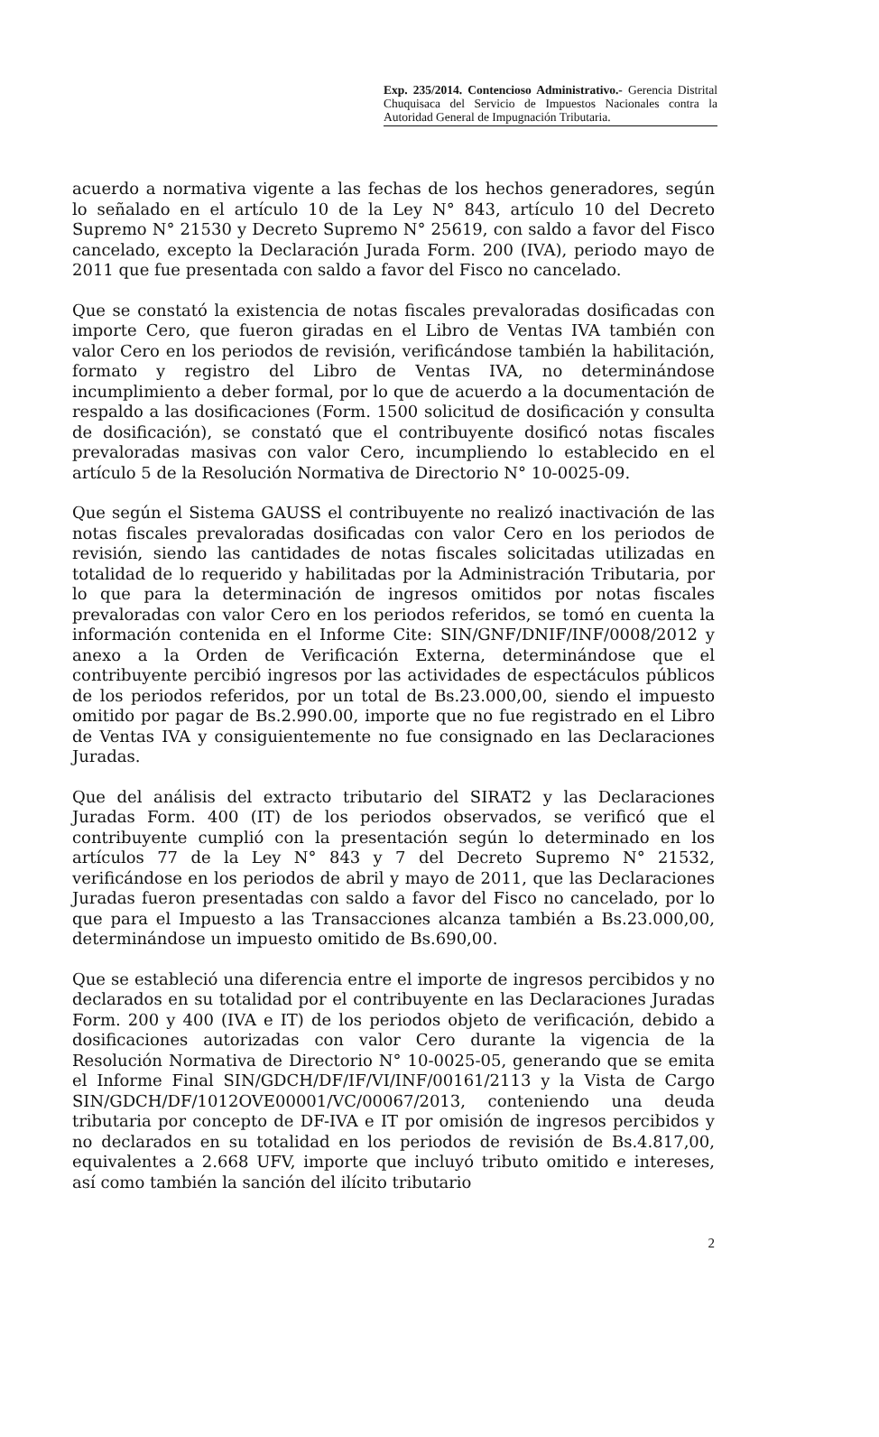Exp. 235/2014. Contencioso Administrativo.- Gerencia Distrital Chuquisaca del Servicio de Impuestos Nacionales contra la Autoridad General de Impugnación Tributaria.
acuerdo a normativa vigente a las fechas de los hechos generadores, según lo señalado en el artículo 10 de la Ley N° 843, artículo 10 del Decreto Supremo N° 21530 y Decreto Supremo N° 25619, con saldo a favor del Fisco cancelado, excepto la Declaración Jurada Form. 200 (IVA), periodo mayo de 2011 que fue presentada con saldo a favor del Fisco no cancelado.
Que se constató la existencia de notas fiscales prevaloradas dosificadas con importe Cero, que fueron giradas en el Libro de Ventas IVA también con valor Cero en los periodos de revisión, verificándose también la habilitación, formato y registro del Libro de Ventas IVA, no determinándose incumplimiento a deber formal, por lo que de acuerdo a la documentación de respaldo a las dosificaciones (Form. 1500 solicitud de dosificación y consulta de dosificación), se constató que el contribuyente dosificó notas fiscales prevaloradas masivas con valor Cero, incumpliendo lo establecido en el artículo 5 de la Resolución Normativa de Directorio N° 10-0025-09.
Que según el Sistema GAUSS el contribuyente no realizó inactivación de las notas fiscales prevaloradas dosificadas con valor Cero en los periodos de revisión, siendo las cantidades de notas fiscales solicitadas utilizadas en totalidad de lo requerido y habilitadas por la Administración Tributaria, por lo que para la determinación de ingresos omitidos por notas fiscales prevaloradas con valor Cero en los periodos referidos, se tomó en cuenta la información contenida en el Informe Cite: SIN/GNF/DNIF/INF/0008/2012 y anexo a la Orden de Verificación Externa, determinándose que el contribuyente percibió ingresos por las actividades de espectáculos públicos de los periodos referidos, por un total de Bs.23.000,00, siendo el impuesto omitido por pagar de Bs.2.990.00, importe que no fue registrado en el Libro de Ventas IVA y consiguientemente no fue consignado en las Declaraciones Juradas.
Que del análisis del extracto tributario del SIRAT2 y las Declaraciones Juradas Form. 400 (IT) de los periodos observados, se verificó que el contribuyente cumplió con la presentación según lo determinado en los artículos 77 de la Ley N° 843 y 7 del Decreto Supremo N° 21532, verificándose en los periodos de abril y mayo de 2011, que las Declaraciones Juradas fueron presentadas con saldo a favor del Fisco no cancelado, por lo que para el Impuesto a las Transacciones alcanza también a Bs.23.000,00, determinándose un impuesto omitido de Bs.690,00.
Que se estableció una diferencia entre el importe de ingresos percibidos y no declarados en su totalidad por el contribuyente en las Declaraciones Juradas Form. 200 y 400 (IVA e IT) de los periodos objeto de verificación, debido a dosificaciones autorizadas con valor Cero durante la vigencia de la Resolución Normativa de Directorio N° 10-0025-05, generando que se emita el Informe Final SIN/GDCH/DF/IF/VI/INF/00161/2113 y la Vista de Cargo SIN/GDCH/DF/1012OVE00001/VC/00067/2013, conteniendo una deuda tributaria por concepto de DF-IVA e IT por omisión de ingresos percibidos y no declarados en su totalidad en los periodos de revisión de Bs.4.817,00, equivalentes a 2.668 UFV, importe que incluyó tributo omitido e intereses, así como también la sanción del ilícito tributario
2